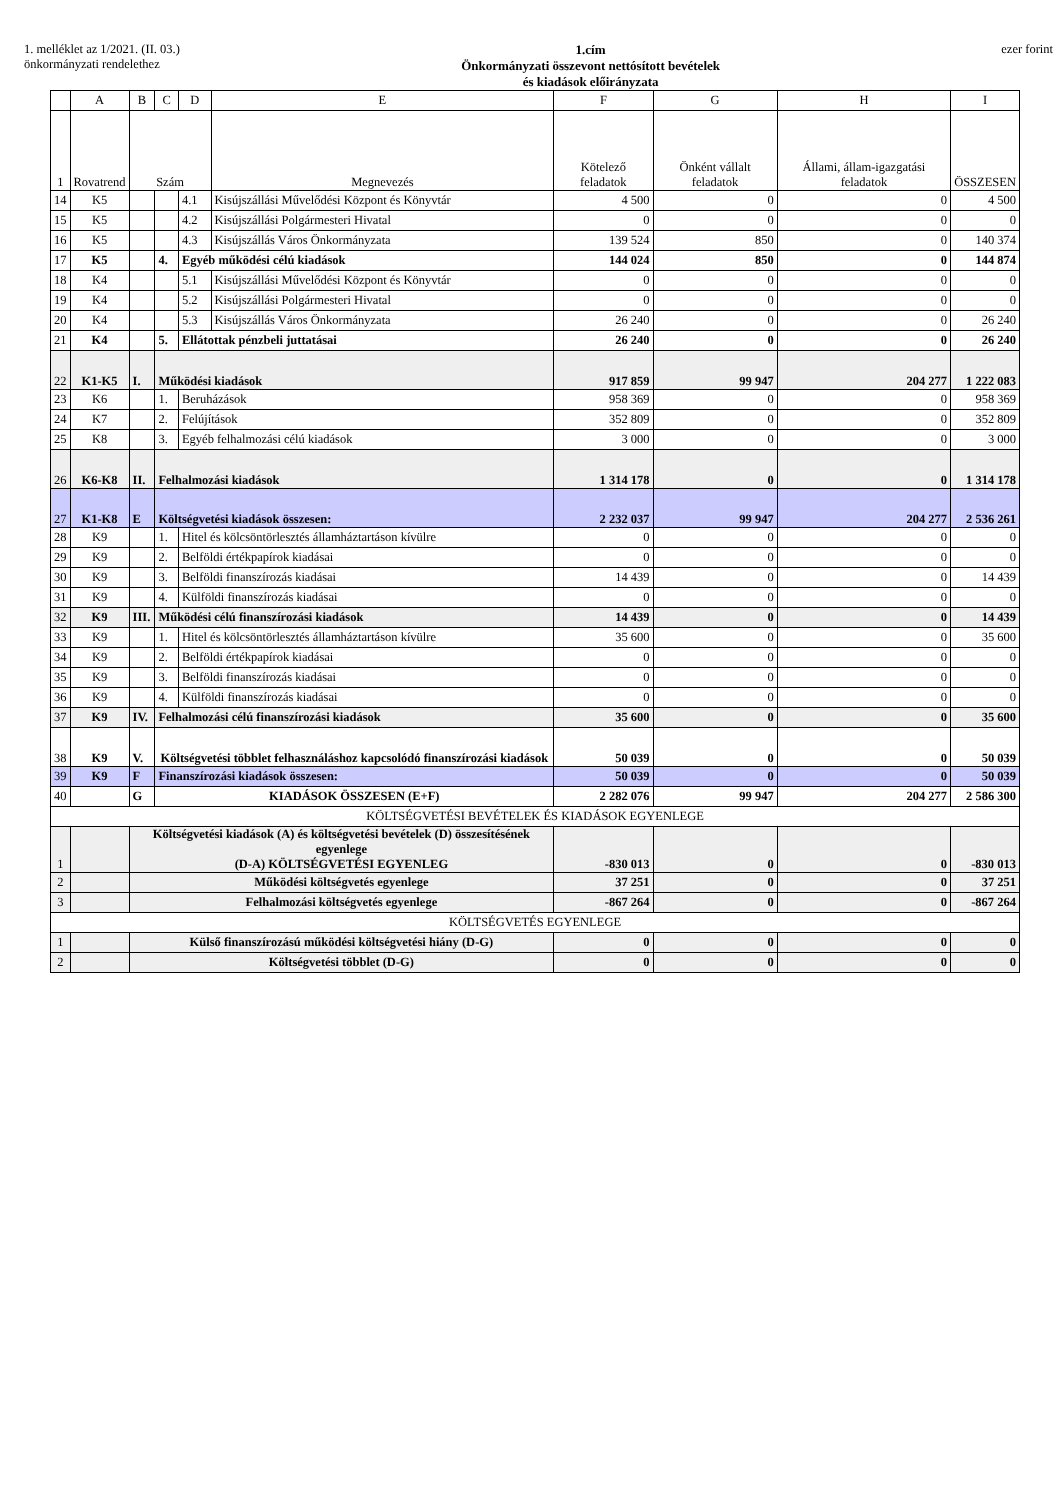1. melléklet az 1/2021. (II. 03.)
önkormányzati rendelethez
1.cím
Önkormányzati összevont nettósított bevételek
és kiadások előirányzata
ezer forint
| | A | B | C | D | E | F | G | H | I |
| --- | --- | --- | --- | --- | --- | --- | --- | --- | --- |
| 1 | Rovatrend | Szám | | | Megnevezés | Kötelező feladatok | Önként vállalt feladatok | Állami, állam-igazgatási feladatok | ÖSSZESEN |
| 14 | K5 | | | 4.1 | Kisújszállási Művelődési Központ és Könyvtár | 4 500 | 0 | 0 | 4 500 |
| 15 | K5 | | | 4.2 | Kisújszállási Polgármesteri Hivatal | 0 | 0 | 0 | 0 |
| 16 | K5 | | | 4.3 | Kisújszállás Város Önkormányzata | 139 524 | 850 | 0 | 140 374 |
| 17 | K5 | | 4. | Egyéb működési célú kiadások | | 144 024 | 850 | 0 | 144 874 |
| 18 | K4 | | | 5.1 | Kisújszállási Művelődési Központ és Könyvtár | 0 | 0 | 0 | 0 |
| 19 | K4 | | | 5.2 | Kisújszállási Polgármesteri Hivatal | 0 | 0 | 0 | 0 |
| 20 | K4 | | | 5.3 | Kisújszállás Város Önkormányzata | 26 240 | 0 | 0 | 26 240 |
| 21 | K4 | | 5. | Ellátottak pénzbeli juttatásai | | 26 240 | 0 | 0 | 26 240 |
| 22 | K1-K5 | I. | Működési kiadások | | | 917 859 | 99 947 | 204 277 | 1 222 083 |
| 23 | K6 | | 1. | Beruházások | | 958 369 | 0 | 0 | 958 369 |
| 24 | K7 | | 2. | Felújítások | | 352 809 | 0 | 0 | 352 809 |
| 25 | K8 | | 3. | Egyéb felhalmozási célú kiadások | | 3 000 | 0 | 0 | 3 000 |
| 26 | K6-K8 | II. | Felhalmozási kiadások | | | 1 314 178 | 0 | 0 | 1 314 178 |
| 27 | K1-K8 | E | Költségvetési kiadások összesen: | | | 2 232 037 | 99 947 | 204 277 | 2 536 261 |
| 28 | K9 | | 1. | Hitel és kölcsöntörlesztés államháztartáson kívülre | | 0 | 0 | 0 | 0 |
| 29 | K9 | | 2. | Belföldi értékpapírok kiadásai | | 0 | 0 | 0 | 0 |
| 30 | K9 | | 3. | Belföldi finanszírozás kiadásai | | 14 439 | 0 | 0 | 14 439 |
| 31 | K9 | | 4. | Külföldi finanszírozás kiadásai | | 0 | 0 | 0 | 0 |
| 32 | K9 | III. | Működési célú finanszírozási kiadások | | | 14 439 | 0 | 0 | 14 439 |
| 33 | K9 | | 1. | Hitel és kölcsöntörlesztés államháztartáson kívülre | | 35 600 | 0 | 0 | 35 600 |
| 34 | K9 | | 2. | Belföldi értékpapírok kiadásai | | 0 | 0 | 0 | 0 |
| 35 | K9 | | 3. | Belföldi finanszírozás kiadásai | | 0 | 0 | 0 | 0 |
| 36 | K9 | | 4. | Külföldi finanszírozás kiadásai | | 0 | 0 | 0 | 0 |
| 37 | K9 | IV. | Felhalmozási célú finanszírozási kiadások | | | 35 600 | 0 | 0 | 35 600 |
| 38 | K9 | V. | Költségvetési többlet felhasználáshoz kapcsolódó finanszírozási kiadások | | | 50 039 | 0 | 0 | 50 039 |
| 39 | K9 | F | Finanszírozási kiadások összesen: | | | 50 039 | 0 | 0 | 50 039 |
| 40 | | G | KIADÁSOK ÖSSZESEN (E+F) | | | 2 282 076 | 99 947 | 204 277 | 2 586 300 |
| KÖLTSÉGVETÉSI BEVÉTELEK ÉS KIADÁSOK EGYENLEGE | | | | | | | | | |
| 1 | | Költségvetési kiadások (A) és költségvetési bevételek (D) összesítésének egyenlege (D-A) KÖLTSÉGVETÉSI EGYENLEG | | | | -830 013 | 0 | 0 | -830 013 |
| 2 | | Működési költségvetés egyenlege | | | | 37 251 | 0 | 0 | 37 251 |
| 3 | | Felhalmozási költségvetés egyenlege | | | | -867 264 | 0 | 0 | -867 264 |
| KÖLTSÉGVETÉS EGYENLEGE | | | | | | | | | |
| 1 | | Külső finanszírozású működési költségvetési hiány (D-G) | | | | 0 | 0 | 0 | 0 |
| 2 | | Költségvetési többlet (D-G) | | | | 0 | 0 | 0 | 0 |